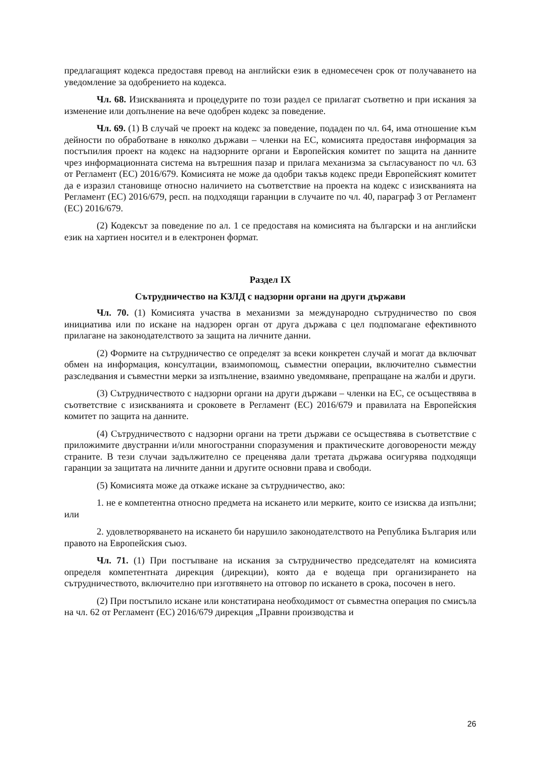предлагащият кодекса предоставя превод на английски език в едномесечен срок от получаването на уведомление за одобрението на кодекса.
Чл. 68. Изискванията и процедурите по този раздел се прилагат съответно и при искания за изменение или допълнение на вече одобрен кодекс за поведение.
Чл. 69. (1) В случай че проект на кодекс за поведение, подаден по чл. 64, има отношение към дейности по обработване в няколко държави – членки на ЕС, комисията предоставя информация за постъпилия проект на кодекс на надзорните органи и Европейския комитет по защита на данните чрез информационната система на вътрешния пазар и прилага механизма за съгласуваност по чл. 63 от Регламент (ЕС) 2016/679. Комисията не може да одобри такъв кодекс преди Европейският комитет да е изразил становище относно наличието на съответствие на проекта на кодекс с изискванията на Регламент (ЕС) 2016/679, респ. на подходящи гаранции в случаите по чл. 40, параграф 3 от Регламент (ЕС) 2016/679.
(2) Кодексът за поведение по ал. 1 се предоставя на комисията на български и на английски език на хартиен носител и в електронен формат.
Раздел IX
Сътрудничество на КЗЛД с надзорни органи на други държави
Чл. 70. (1) Комисията участва в механизми за международно сътрудничество по своя инициатива или по искане на надзорен орган от друга държава с цел подпомагане ефективното прилагане на законодателството за защита на личните данни.
(2) Формите на сътрудничество се определят за всеки конкретен случай и могат да включват обмен на информация, консултации, взаимопомощ, съвместни операции, включително съвместни разследвания и съвместни мерки за изпълнение, взаимно уведомяване, препращане на жалби и други.
(3) Сътрудничеството с надзорни органи на други държави – членки на ЕС, се осъществява в съответствие с изискванията и сроковете в Регламент (ЕС) 2016/679 и правилата на Европейския комитет по защита на данните.
(4) Сътрудничеството с надзорни органи на трети държави се осъществява в съответствие с приложимите двустранни и/или многостранни споразумения и практическите договорености между страните. В тези случаи задължително се преценява дали третата държава осигурява подходящи гаранции за защитата на личните данни и другите основни права и свободи.
(5) Комисията може да откаже искане за сътрудничество, ако:
1. не е компетентна относно предмета на искането или мерките, които се изисква да изпълни; или
2. удовлетворяването на искането би нарушило законодателството на Република България или правото на Европейския съюз.
Чл. 71. (1) При постъпване на искания за сътрудничество председателят на комисията определя компетентната дирекция (дирекции), която да е водеща при организирането на сътрудничеството, включително при изготвянето на отговор по искането в срока, посочен в него.
(2) При постъпило искане или констатирана необходимост от съвместна операция по смисъла на чл. 62 от Регламент (ЕС) 2016/679 дирекция „Правни производства и
26